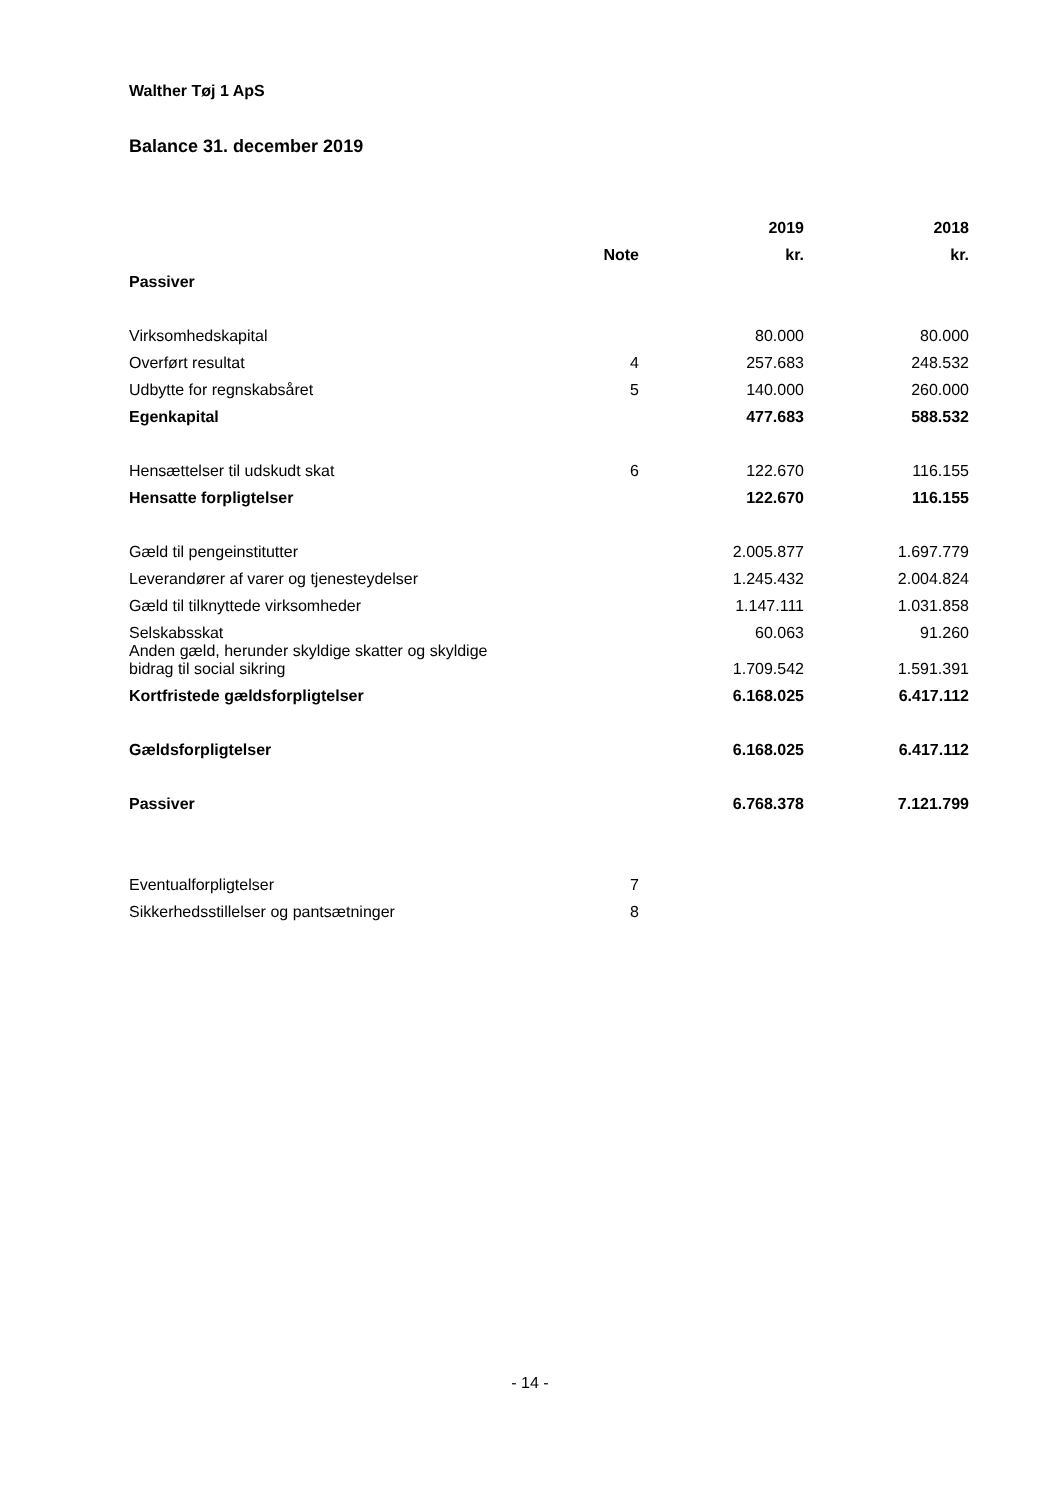Walther Tøj 1 ApS
Balance 31. december 2019
| | | 2019 | 2018 |
| --- | --- | --- | --- |
| | Note | kr. | kr. |
| Passiver | | | |
| Virksomhedskapital | | 80.000 | 80.000 |
| Overført resultat | 4 | 257.683 | 248.532 |
| Udbytte for regnskabsåret | 5 | 140.000 | 260.000 |
| Egenkapital | | 477.683 | 588.532 |
| Hensættelser til udskudt skat | 6 | 122.670 | 116.155 |
| Hensatte forpligtelser | | 122.670 | 116.155 |
| Gæld til pengeinstitutter | | 2.005.877 | 1.697.779 |
| Leverandører af varer og tjenesteydelser | | 1.245.432 | 2.004.824 |
| Gæld til tilknyttede virksomheder | | 1.147.111 | 1.031.858 |
| Selskabsskat | | 60.063 | 91.260 |
| Anden gæld, herunder skyldige skatter og skyldige bidrag til social sikring | | 1.709.542 | 1.591.391 |
| Kortfristede gældsforpligtelser | | 6.168.025 | 6.417.112 |
| Gældsforpligtelser | | 6.168.025 | 6.417.112 |
| Passiver | | 6.768.378 | 7.121.799 |
| Eventualforpligtelser | 7 | | |
| Sikkerhedsstillelser og pantsætninger | 8 | | |
- 14 -